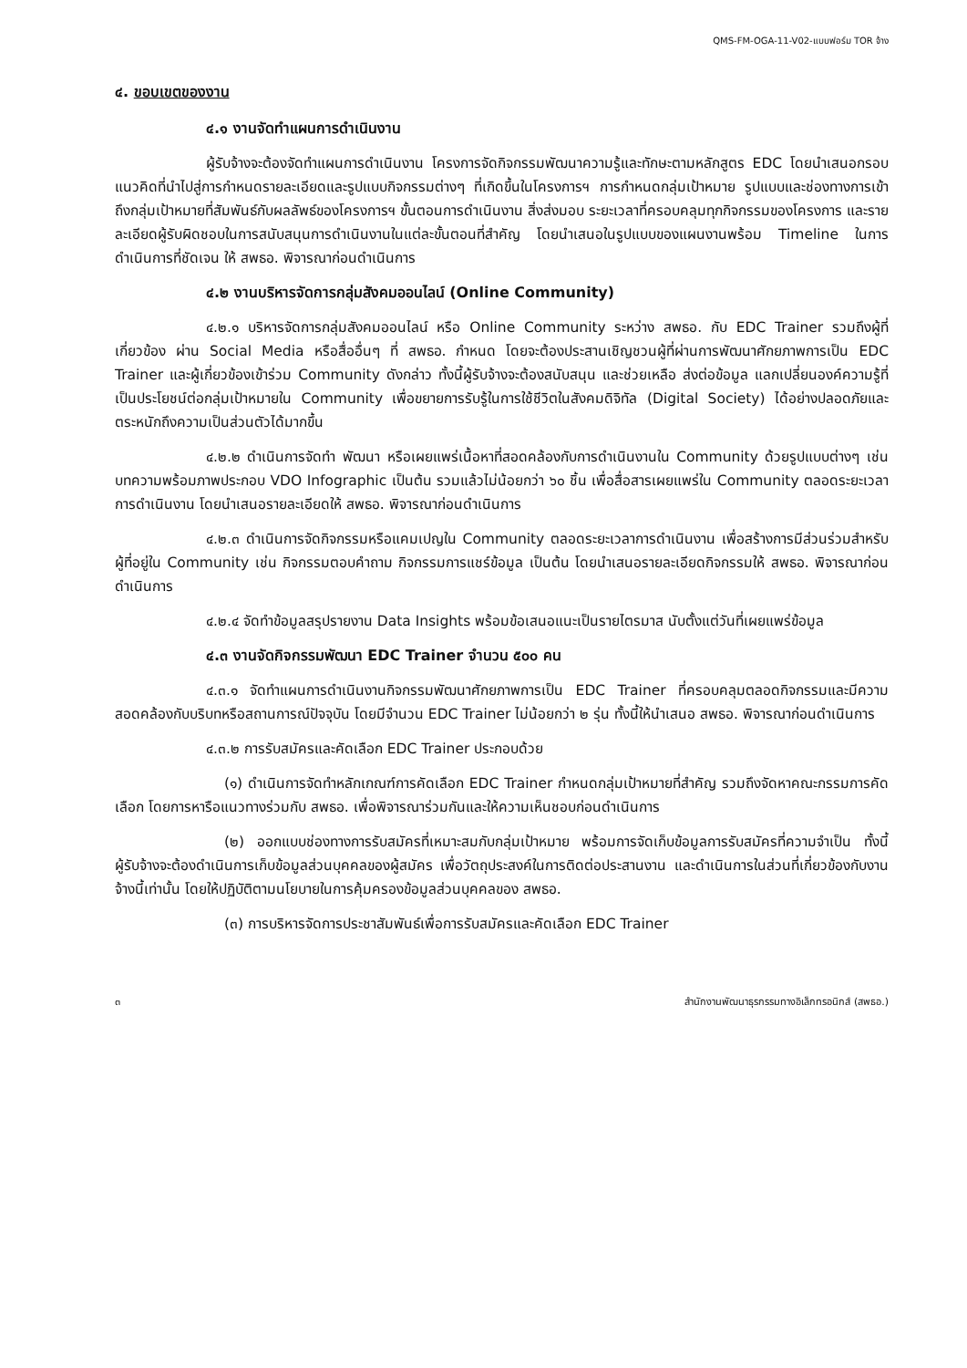QMS-FM-OGA-11-V02-แบบฟอร์ม TOR จ้าง
๔. ขอบเขตของงาน
๔.๑ งานจัดทำแผนการดำเนินงาน
ผู้รับจ้างจะต้องจัดทำแผนการดำเนินงาน โครงการจัดกิจกรรมพัฒนาความรู้และทักษะตามหลักสูตร EDC โดยนำเสนอกรอบแนวคิดที่นำไปสู่การกำหนดรายละเอียดและรูปแบบกิจกรรมต่างๆ ที่เกิดขึ้นในโครงการฯ การกำหนดกลุ่มเป้าหมาย รูปแบบและช่องทางการเข้าถึงกลุ่มเป้าหมายที่สัมพันธ์กับผลลัพธ์ของโครงการฯ ขั้นตอนการดำเนินงาน สิ่งส่งมอบ ระยะเวลาที่ครอบคลุมทุกกิจกรรมของโครงการ และรายละเอียดผู้รับผิดชอบในการสนับสนุนการดำเนินงานในแต่ละขั้นตอนที่สำคัญ โดยนำเสนอในรูปแบบของแผนงานพร้อม Timeline ในการดำเนินการที่ชัดเจน ให้ สพธอ. พิจารณาก่อนดำเนินการ
๔.๒ งานบริหารจัดการกลุ่มสังคมออนไลน์ (Online Community)
๔.๒.๑ บริหารจัดการกลุ่มสังคมออนไลน์ หรือ Online Community ระหว่าง สพธอ. กับ EDC Trainer รวมถึงผู้ที่เกี่ยวข้อง ผ่าน Social Media หรือสื่ออื่นๆ ที่ สพธอ. กำหนด โดยจะต้องประสานเชิญชวนผู้ที่ผ่านการพัฒนาศักยภาพการเป็น EDC Trainer และผู้เกี่ยวข้องเข้าร่วม Community ดังกล่าว ทั้งนี้ผู้รับจ้างจะต้องสนับสนุน และช่วยเหลือ ส่งต่อข้อมูล แลกเปลี่ยนองค์ความรู้ที่เป็นประโยชน์ต่อกลุ่มเป้าหมายใน Community เพื่อขยายการรับรู้ในการใช้ชีวิตในสังคมดิจิทัล (Digital Society) ได้อย่างปลอดภัยและตระหนักถึงความเป็นส่วนตัวได้มากขึ้น
๔.๒.๒ ดำเนินการจัดทำ พัฒนา หรือเผยแพร่เนื้อหาที่สอดคล้องกับการดำเนินงานใน Community ด้วยรูปแบบต่างๆ เช่น บทความพร้อมภาพประกอบ VDO Infographic เป็นต้น รวมแล้วไม่น้อยกว่า ๖๐ ชิ้น เพื่อสื่อสารเผยแพร่ใน Community ตลอดระยะเวลาการดำเนินงาน โดยนำเสนอรายละเอียดให้ สพธอ. พิจารณาก่อนดำเนินการ
๔.๒.๓ ดำเนินการจัดกิจกรรมหรือแคมเปญใน Community ตลอดระยะเวลาการดำเนินงาน เพื่อสร้างการมีส่วนร่วมสำหรับผู้ที่อยู่ใน Community เช่น กิจกรรมตอบคำถาม กิจกรรมการแชร์ข้อมูล เป็นต้น โดยนำเสนอรายละเอียดกิจกรรมให้ สพธอ. พิจารณาก่อนดำเนินการ
๔.๒.๔ จัดทำข้อมูลสรุปรายงาน Data Insights พร้อมข้อเสนอแนะเป็นรายไตรมาส นับตั้งแต่วันที่เผยแพร่ข้อมูล
๔.๓ งานจัดกิจกรรมพัฒนา EDC Trainer จำนวน ๕๐๐ คน
๔.๓.๑ จัดทำแผนการดำเนินงานกิจกรรมพัฒนาศักยภาพการเป็น EDC Trainer ที่ครอบคลุมตลอดกิจกรรมและมีความสอดคล้องกับบริบทหรือสถานการณ์ปัจจุบัน โดยมีจำนวน EDC Trainer ไม่น้อยกว่า ๒ รุ่น ทั้งนี้ให้นำเสนอ สพธอ. พิจารณาก่อนดำเนินการ
๔.๓.๒ การรับสมัครและคัดเลือก EDC Trainer ประกอบด้วย
(๑) ดำเนินการจัดทำหลักเกณฑ์การคัดเลือก EDC Trainer กำหนดกลุ่มเป้าหมายที่สำคัญ รวมถึงจัดหาคณะกรรมการคัดเลือก โดยการหารือแนวทางร่วมกับ สพธอ. เพื่อพิจารณาร่วมกันและให้ความเห็นชอบก่อนดำเนินการ
(๒) ออกแบบช่องทางการรับสมัครที่เหมาะสมกับกลุ่มเป้าหมาย พร้อมการจัดเก็บข้อมูลการรับสมัครที่ความจำเป็น ทั้งนี้ ผู้รับจ้างจะต้องดำเนินการเก็บข้อมูลส่วนบุคคลของผู้สมัคร เพื่อวัตถุประสงค์ในการติดต่อประสานงาน และดำเนินการในส่วนที่เกี่ยวข้องกับงานจ้างนี้เท่านั้น โดยให้ปฏิบัติตามนโยบายในการคุ้มครองข้อมูลส่วนบุคคลของ สพธอ.
(๓) การบริหารจัดการประชาสัมพันธ์เพื่อการรับสมัครและคัดเลือก EDC Trainer
๓ สำนักงานพัฒนาธุรกรรมทางอิเล็กทรอนิกส์ (สพธอ.)